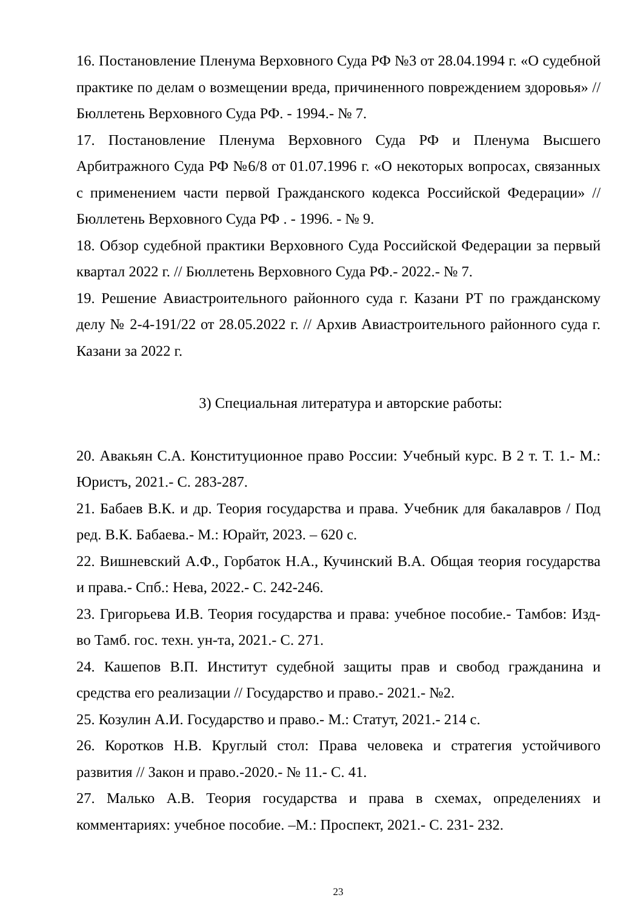16. Постановление Пленума Верховного Суда РФ №3 от 28.04.1994 г. «О судебной практике по делам о возмещении вреда, причиненного повреждением здоровья» // Бюллетень Верховного Суда РФ. - 1994.- № 7.
17. Постановление Пленума Верховного Суда РФ и Пленума Высшего Арбитражного Суда РФ №6/8 от 01.07.1996 г. «О некоторых вопросах, связанных с применением части первой Гражданского кодекса Российской Федерации» // Бюллетень Верховного Суда РФ . - 1996. - № 9.
18. Обзор судебной практики Верховного Суда Российской Федерации за первый квартал 2022 г. // Бюллетень Верховного Суда РФ.- 2022.- № 7.
19. Решение Авиастроительного районного суда г. Казани РТ по гражданскому делу № 2-4-191/22 от 28.05.2022 г. // Архив Авиастроительного районного суда г. Казани за 2022 г.
3) Специальная литература и авторские работы:
20. Авакьян С.А. Конституционное право России: Учебный курс. В 2 т. Т. 1.- М.: Юристъ, 2021.- С. 283-287.
21. Бабаев В.К. и др. Теория государства и права. Учебник для бакалавров / Под ред. В.К. Бабаева.- М.: Юрайт, 2023. – 620 с.
22. Вишневский А.Ф., Горбаток Н.А., Кучинский В.А. Общая теория государства и права.- Спб.: Нева, 2022.- С. 242-246.
23. Григорьева И.В. Теория государства и права: учебное пособие.- Тамбов: Изд-во Тамб. гос. техн. ун-та, 2021.- С. 271.
24. Кашепов В.П. Институт судебной защиты прав и свобод гражданина и средства его реализации // Государство и право.- 2021.- №2.
25. Козулин А.И. Государство и право.- М.: Статут, 2021.- 214 с.
26. Коротков Н.В. Круглый стол: Права человека и стратегия устойчивого развития // Закон и право.-2020.- № 11.- С. 41.
27. Малько А.В. Теория государства и права в схемах, определениях и комментариях: учебное пособие. –М.: Проспект, 2021.- С. 231- 232.
23